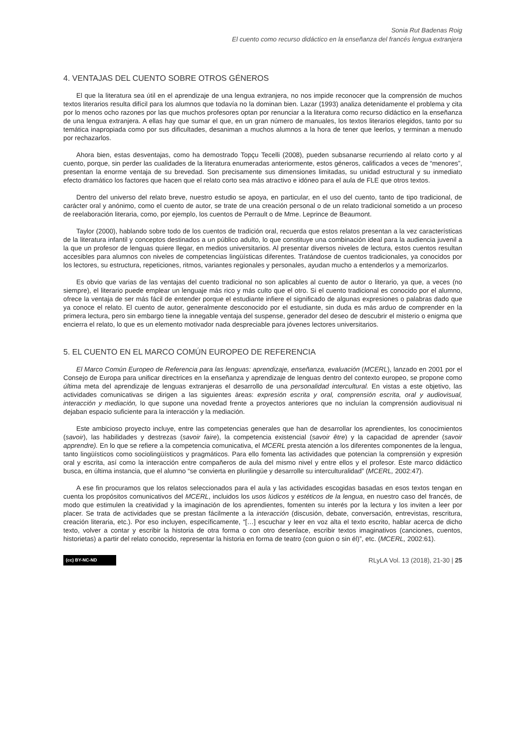Sonia Rut Badenas Roig
El cuento como recurso didáctico en la enseñanza del francés lengua extranjera
4. VENTAJAS DEL CUENTO SOBRE OTROS GÉNEROS
El que la literatura sea útil en el aprendizaje de una lengua extranjera, no nos impide reconocer que la comprensión de muchos textos literarios resulta difícil para los alumnos que todavía no la dominan bien. Lazar (1993) analiza detenidamente el problema y cita por lo menos ocho razones por las que muchos profesores optan por renunciar a la literatura como recurso didáctico en la enseñanza de una lengua extranjera. A ellas hay que sumar el que, en un gran número de manuales, los textos literarios elegidos, tanto por su temática inapropiada como por sus dificultades, desaniman a muchos alumnos a la hora de tener que leerlos, y terminan a menudo por rechazarlos.
Ahora bien, estas desventajas, como ha demostrado Topçu Tecelli (2008), pueden subsanarse recurriendo al relato corto y al cuento, porque, sin perder las cualidades de la literatura enumeradas anteriormente, estos géneros, calificados a veces de “menores”, presentan la enorme ventaja de su brevedad. Son precisamente sus dimensiones limitadas, su unidad estructural y su inmediato efecto dramático los factores que hacen que el relato corto sea más atractivo e idóneo para el aula de FLE que otros textos.
Dentro del universo del relato breve, nuestro estudio se apoya, en particular, en el uso del cuento, tanto de tipo tradicional, de carácter oral y anónimo, como el cuento de autor, se trate de una creación personal o de un relato tradicional sometido a un proceso de reelaboración literaria, como, por ejemplo, los cuentos de Perrault o de Mme. Leprince de Beaumont.
Taylor (2000), hablando sobre todo de los cuentos de tradición oral, recuerda que estos relatos presentan a la vez características de la literatura infantil y conceptos destinados a un público adulto, lo que constituye una combinación ideal para la audiencia juvenil a la que un profesor de lenguas quiere llegar, en medios universitarios. Al presentar diversos niveles de lectura, estos cuentos resultan accesibles para alumnos con niveles de competencias lingüísticas diferentes. Tratándose de cuentos tradicionales, ya conocidos por los lectores, su estructura, repeticiones, ritmos, variantes regionales y personales, ayudan mucho a entenderlos y a memorizarlos.
Es obvio que varias de las ventajas del cuento tradicional no son aplicables al cuento de autor o literario, ya que, a veces (no siempre), el literario puede emplear un lenguaje más rico y más culto que el otro. Si el cuento tradicional es conocido por el alumno, ofrece la ventaja de ser más fácil de entender porque el estudiante infiere el significado de algunas expresiones o palabras dado que ya conoce el relato. El cuento de autor, generalmente desconocido por el estudiante, sin duda es más arduo de comprender en la primera lectura, pero sin embargo tiene la innegable ventaja del suspense, generador del deseo de descubrir el misterio o enigma que encierra el relato, lo que es un elemento motivador nada despreciable para jóvenes lectores universitarios.
5. EL CUENTO EN EL MARCO COMÚN EUROPEO DE REFERENCIA
El Marco Común Europeo de Referencia para las lenguas: aprendizaje, enseñanza, evaluación (MCERL), lanzado en 2001 por el Consejo de Europa para unificar directrices en la enseñanza y aprendizaje de lenguas dentro del contexto europeo, se propone como última meta del aprendizaje de lenguas extranjeras el desarrollo de una personalidad intercultural. En vistas a este objetivo, las actividades comunicativas se dirigen a las siguientes áreas: expresión escrita y oral, comprensión escrita, oral y audiovisual, interacción y mediación, lo que supone una novedad frente a proyectos anteriores que no incluían la comprensión audiovisual ni dejaban espacio suficiente para la interacción y la mediación.
Este ambicioso proyecto incluye, entre las competencias generales que han de desarrollar los aprendientes, los conocimientos (savoir), las habilidades y destrezas (savoir faire), la competencia existencial (savoir être) y la capacidad de aprender (savoir apprendre). En lo que se refiere a la competencia comunicativa, el MCERL presta atención a los diferentes componentes de la lengua, tanto lingüísticos como sociolingüísticos y pragmáticos. Para ello fomenta las actividades que potencian la comprensión y expresión oral y escrita, así como la interacción entre compañeros de aula del mismo nivel y entre ellos y el profesor. Este marco didáctico busca, en última instancia, que el alumno “se convierta en plurilingüe y desarrolle su interculturalidad” (MCERL, 2002:47).
A ese fin procuramos que los relatos seleccionados para el aula y las actividades escogidas basadas en esos textos tengan en cuenta los propósitos comunicativos del MCERL, incluidos los usos lúdicos y estéticos de la lengua, en nuestro caso del francés, de modo que estimulen la creatividad y la imaginación de los aprendientes, fomenten su interés por la lectura y los inviten a leer por placer. Se trata de actividades que se prestan fácilmente a la interacción (discusión, debate, conversación, entrevistas, rescritura, creación literaria, etc.). Por eso incluyen, específicamente, “[…] escuchar y leer en voz alta el texto escrito, hablar acerca de dicho texto, volver a contar y escribir la historia de otra forma o con otro desenlace, escribir textos imaginativos (canciones, cuentos, historietas) a partir del relato conocido, representar la historia en forma de teatro (con guion o sin él)”, etc. (MCERL, 2002:61).
(cc) BY-NC-ND RLyLA Vol. 13 (2018), 21-30 | 25